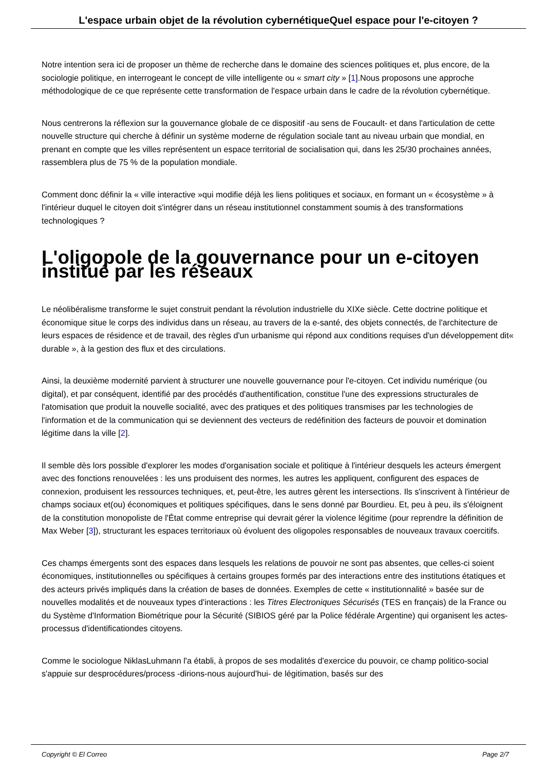L'espace urbain objet de la révolution cybernétiqueQuel espace pour l'e-citoyen ?
Notre intention sera ici de proposer un thème de recherche dans le domaine des sciences politiques et, plus encore, de la sociologie politique, en interrogeant le concept de ville intelligente ou « smart city » [1].Nous proposons une approche méthodologique de ce que représente cette transformation de l'espace urbain dans le cadre de la révolution cybernétique.
Nous centrerons la réflexion sur la gouvernance globale de ce dispositif -au sens de Foucault- et dans l'articulation de cette nouvelle structure qui cherche à définir un système moderne de régulation sociale tant au niveau urbain que mondial, en prenant en compte que les villes représentent un espace territorial de socialisation qui, dans les 25/30 prochaines années, rassemblera plus de 75 % de la population mondiale.
Comment donc définir la « ville interactive »qui modifie déjà les liens politiques et sociaux, en formant un « écosystème » à l'intérieur duquel le citoyen doit s'intégrer dans un réseau institutionnel constamment soumis à des transformations technologiques ?
L'oligopole de la gouvernance pour un e-citoyen institué par les réseaux
Le néolibéralisme transforme le sujet construit pendant la révolution industrielle du XIXe siècle. Cette doctrine politique et économique situe le corps des individus dans un réseau, au travers de la e-santé, des objets connectés, de l'architecture de leurs espaces de résidence et de travail, des règles d'un urbanisme qui répond aux conditions requises d'un développement dit« durable », à la gestion des flux et des circulations.
Ainsi, la deuxième modernité parvient à structurer une nouvelle gouvernance pour l'e-citoyen. Cet individu numérique (ou digital), et par conséquent, identifié par des procédés d'authentification, constitue l'une des expressions structurales de l'atomisation que produit la nouvelle socialité, avec des pratiques et des politiques transmises par les technologies de l'information et de la communication qui se deviennent des vecteurs de redéfinition des facteurs de pouvoir et domination légitime dans la ville [2].
Il semble dès lors possible d'explorer les modes d'organisation sociale et politique à l'intérieur desquels les acteurs émergent avec des fonctions renouvelées : les uns produisent des normes, les autres les appliquent, configurent des espaces de connexion, produisent les ressources techniques, et, peut-être, les autres gèrent les intersections. Ils s'inscrivent à l'intérieur de champs sociaux et(ou) économiques et politiques spécifiques, dans le sens donné par Bourdieu. Et, peu à peu, ils s'éloignent de la constitution monopoliste de l'État comme entreprise qui devrait gérer la violence légitime (pour reprendre la définition de Max Weber [3]), structurant les espaces territoriaux où évoluent des oligopoles responsables de nouveaux travaux coercitifs.
Ces champs émergents sont des espaces dans lesquels les relations de pouvoir ne sont pas absentes, que celles-ci soient économiques, institutionnelles ou spécifiques à certains groupes formés par des interactions entre des institutions étatiques et des acteurs privés impliqués dans la création de bases de données. Exemples de cette « institutionnalité » basée sur de nouvelles modalités et de nouveaux types d'interactions : les Titres Electroniques Sécurisés (TES en français) de la France ou du Système d'Information Biométrique pour la Sécurité (SIBIOS géré par la Police fédérale Argentine) qui organisent les actes-processus d'identificationdes citoyens.
Comme le sociologue NiklasLuhmann l'a établi, à propos de ses modalités d'exercice du pouvoir, ce champ politico-social s'appuie sur desprocédures/process -dirions-nous aujourd'hui- de légitimation, basés sur des
Copyright © El Correo Page 2/7